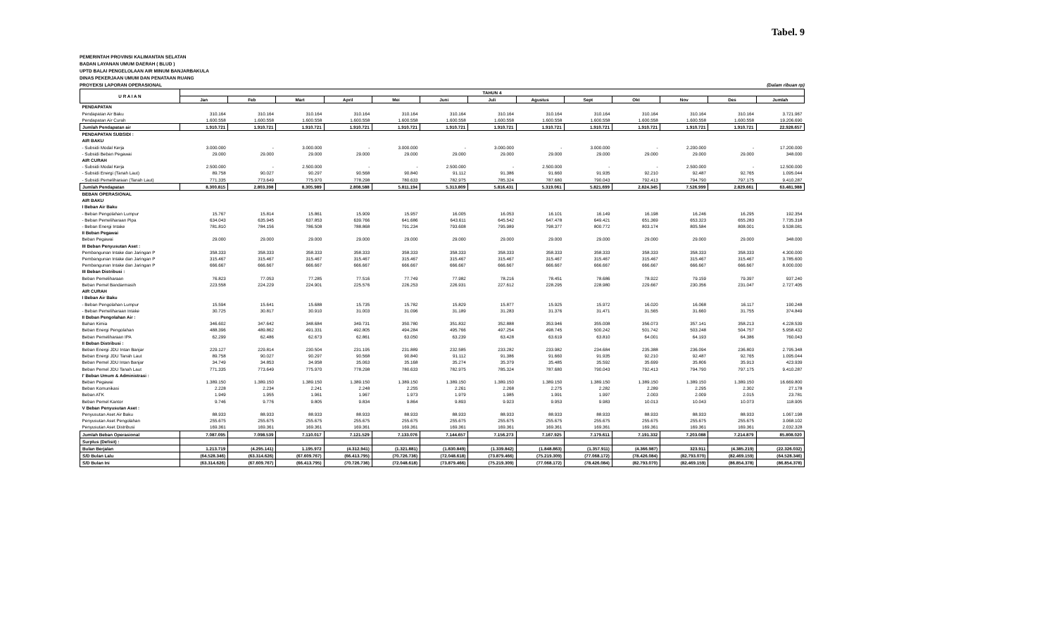Tabel. 9
PEMERINTAH PROVINSI KALIMANTAN SELATAN
BADAN LAYANAN UMUM DAERAH ( BLUD )
UPTD BALAI PENGELOLAAN AIR MINUM BANJARBAKULA
DINAS PEKERJAAN UMUM DAN PENATAAN RUANG
PROYEKSI LAPORAN OPERASIONAL (Dalam ribuan rp)
| U R A I A N | TAHUN 4 | | | | | | | | | | | | |
| --- | --- | --- | --- | --- | --- | --- | --- | --- | --- | --- | --- | --- | --- |
| | Jan | Feb | Mart | April | Mei | Juni | Juli | Agustus | Sept | Okt | Nov | Des | Jumlah |
| PENDAPATAN | | | | | | | | | | | | | |
| Pendapatan Air Baku | 310.164 | 310.164 | 310.164 | 310.164 | 310.164 | 310.164 | 310.164 | 310.164 | 310.164 | 310.164 | 310.164 | 310.164 | 3.721.967 |
| Pendapatan Air Curah | 1.600.558 | 1.600.558 | 1.600.558 | 1.600.558 | 1.600.558 | 1.600.558 | 1.600.558 | 1.600.558 | 1.600.558 | 1.600.558 | 1.600.558 | 1.600.558 | 19.206.690 |
| Jumlah Pendapatan air | 1.910.721 | 1.910.721 | 1.910.721 | 1.910.721 | 1.910.721 | 1.910.721 | 1.910.721 | 1.910.721 | 1.910.721 | 1.910.721 | 1.910.721 | 1.910.721 | 22.928.657 |
| PENDAPATAN SUBSIDI : | | | | | | | | | | | | | |
| AIR BAKU | | | | | | | | | | | | | |
| - Subsidi Modal Kerja | 3.000.000 | - | 3.000.000 | - | 3.000.000 | - | 3.000.000 | - | 3.000.000 | - | 2.200.000 | - | 17.200.000 |
| - Subsidi Beban Pegawai | 29.000 | 29.000 | 29.000 | 29.000 | 29.000 | 29.000 | 29.000 | 29.000 | 29.000 | 29.000 | 29.000 | 29.000 | 348.000 |
| AIR CURAH | | | | | | | | | | | | | |
| - Subsidi Modal Kerja | 2.500.000 | - | 2.500.000 | - | - | 2.500.000 | - | 2.500.000 | - | - | 2.500.000 | - | 12.500.000 |
| - Subsidi Energi (Tanah Laut) | 89.758 | 90.027 | 90.297 | 90.568 | 90.840 | 91.112 | 91.386 | 91.660 | 91.935 | 92.210 | 92.487 | 92.765 | 1.095.044 |
| - Subsidi Pemeliharaan (Tanah Laut) | 771.335 | 773.649 | 775.970 | 778.298 | 780.633 | 782.975 | 785.324 | 787.680 | 790.043 | 792.413 | 794.790 | 797.175 | 9.410.287 |
| Jumlah Pendapatan | 8.300.815 | 2.803.398 | 8.305.989 | 2.808.588 | 5.811.194 | 5.313.809 | 5.816.431 | 5.319.061 | 5.821.699 | 2.824.345 | 7.526.999 | 2.829.661 | 63.481.988 |
| BEBAN OPERASIONAL | | | | | | | | | | | | | |
| AIR BAKU | | | | | | | | | | | | | |
| I Beban Air Baku | | | | | | | | | | | | | |
| - Beban Pengolahan Lumpur | 15.767 | 15.814 | 15.861 | 15.909 | 15.957 | 16.005 | 16.053 | 16.101 | 16.149 | 16.198 | 16.246 | 16.295 | 192.354 |
| - Beban Pemeliharaan Pipa | 634.043 | 635.945 | 637.853 | 639.766 | 641.686 | 643.611 | 645.542 | 647.478 | 649.421 | 651.369 | 653.323 | 655.283 | 7.735.318 |
| - Beban Energi Intake | 781.810 | 784.156 | 786.508 | 788.868 | 791.234 | 793.608 | 795.989 | 798.377 | 800.772 | 803.174 | 805.584 | 808.001 | 9.538.081 |
| II Beban Pegawai | | | | | | | | | | | | | |
| Beban Pegawai | 29.000 | 29.000 | 29.000 | 29.000 | 29.000 | 29.000 | 29.000 | 29.000 | 29.000 | 29.000 | 29.000 | 29.000 | 348.000 |
| III Beban Penyusutan Aset : | | | | | | | | | | | | | |
| Pembangunan Intake dan Jaringan P | 358.333 | 358.333 | 358.333 | 358.333 | 358.333 | 358.333 | 358.333 | 358.333 | 358.333 | 358.333 | 358.333 | 358.333 | 4.300.000 |
| Pembangunan Intake dan Jaringan P | 315.467 | 315.467 | 315.467 | 315.467 | 315.467 | 315.467 | 315.467 | 315.467 | 315.467 | 315.467 | 315.467 | 315.467 | 3.785.600 |
| Pembangunan Intake dan Jaringan P | 666.667 | 666.667 | 666.667 | 666.667 | 666.667 | 666.667 | 666.667 | 666.667 | 666.667 | 666.667 | 666.667 | 666.667 | 8.000.000 |
| III Beban Distribusi : | | | | | | | | | | | | | |
| Beban Pemeliharaan | 76.823 | 77.053 | 77.285 | 77.516 | 77.749 | 77.982 | 78.216 | 78.451 | 78.686 | 78.922 | 79.159 | 79.397 | 937.240 |
| Beban Pemel Bandarmasih | 223.558 | 224.229 | 224.901 | 225.576 | 226.253 | 226.931 | 227.612 | 228.295 | 228.980 | 229.667 | 230.356 | 231.047 | 2.727.405 |
| AIR CURAH | | | | | | | | | | | | | |
| I Beban Air Baku | | | | | | | | | | | | | |
| - Beban Pengolahan Lumpur | 15.594 | 15.641 | 15.688 | 15.735 | 15.782 | 15.829 | 15.877 | 15.925 | 15.972 | 16.020 | 16.068 | 16.117 | 190.248 |
| - Beban Pemeliharaan Intake | 30.725 | 30.817 | 30.910 | 31.003 | 31.096 | 31.189 | 31.283 | 31.376 | 31.471 | 31.565 | 31.660 | 31.755 | 374.849 |
| II Beban Pengolahan Air : | | | | | | | | | | | | | |
| Bahan Kimia | 346.602 | 347.642 | 348.684 | 349.731 | 350.780 | 351.832 | 352.888 | 353.946 | 355.008 | 356.073 | 357.141 | 358.213 | 4.228.539 |
| Beban Energi Pengolahan | 488.396 | 489.862 | 491.331 | 492.805 | 494.284 | 495.766 | 497.254 | 498.745 | 500.242 | 501.742 | 503.248 | 504.757 | 5.958.432 |
| Beban Pemeliharaan IPA | 62.299 | 62.486 | 62.673 | 62.861 | 63.050 | 63.239 | 63.428 | 63.619 | 63.810 | 64.001 | 64.193 | 64.386 | 760.043 |
| II Beban Distribusi : | | | | | | | | | | | | | |
| Beban Energi JDU Intan Banjar | 229.127 | 229.814 | 230.504 | 231.195 | 231.889 | 232.585 | 233.282 | 233.982 | 234.684 | 235.388 | 236.094 | 236.803 | 2.795.348 |
| Beban Energi JDU Tanah Laut | 89.758 | 90.027 | 90.297 | 90.568 | 90.840 | 91.112 | 91.386 | 91.660 | 91.935 | 92.210 | 92.487 | 92.765 | 1.095.044 |
| Beban Pemel JDU Intan Banjar | 34.749 | 34.853 | 34.958 | 35.063 | 35.168 | 35.274 | 35.379 | 35.485 | 35.592 | 35.699 | 35.806 | 35.913 | 423.939 |
| Beban Pemel JDU Tanah Laut | 771.335 | 773.649 | 775.970 | 778.298 | 780.633 | 782.975 | 785.324 | 787.680 | 790.043 | 792.413 | 794.790 | 797.175 | 9.410.287 |
| I' Beban Umum & Administrasi : | | | | | | | | | | | | | |
| Beban Pegawai | 1.389.150 | 1.389.150 | 1.389.150 | 1.389.150 | 1.389.150 | 1.389.150 | 1.389.150 | 1.389.150 | 1.389.150 | 1.389.150 | 1.389.150 | 1.389.150 | 16.669.800 |
| Beban Komunikasi | 2.228 | 2.234 | 2.241 | 2.248 | 2.255 | 2.261 | 2.268 | 2.275 | 2.282 | 2.289 | 2.295 | 2.302 | 27.178 |
| Beban ATK | 1.949 | 1.955 | 1.961 | 1.967 | 1.973 | 1.979 | 1.985 | 1.991 | 1.997 | 2.003 | 2.009 | 2.015 | 23.781 |
| Beban Pemel Kantor | 9.746 | 9.776 | 9.805 | 9.834 | 9.864 | 9.893 | 9.923 | 9.953 | 9.983 | 10.013 | 10.043 | 10.073 | 118.905 |
| V Beban Penyusutan Aset : | | | | | | | | | | | | | |
| Penyusutan Aset Air Baku | 88.933 | 88.933 | 88.933 | 88.933 | 88.933 | 88.933 | 88.933 | 88.933 | 88.933 | 88.933 | 88.933 | 88.933 | 1.067.198 |
| Penyusutan Aset Pengolahan | 255.675 | 255.675 | 255.675 | 255.675 | 255.675 | 255.675 | 255.675 | 255.675 | 255.675 | 255.675 | 255.675 | 255.675 | 3.068.102 |
| Penyusutan Aset Distribusi | 169.361 | 169.361 | 169.361 | 169.361 | 169.361 | 169.361 | 169.361 | 169.361 | 169.361 | 169.361 | 169.361 | 169.361 | 2.032.328 |
| Jumlah Beban Operasional | 7.087.095 | 7.098.539 | 7.110.017 | 7.121.529 | 7.133.076 | 7.144.657 | 7.156.273 | 7.167.925 | 7.179.611 | 7.191.332 | 7.203.088 | 7.214.879 | 85.808.020 |
| Surplus (Defisit) : | | | | | | | | | | | | | |
| Bulan Berjalan | 1.213.719 | (4.295.141) | 1.195.972 | (4.312.941) | (1.321.881) | (1.830.849) | (1.339.842) | (1.848.863) | (1.357.911) | (4.366.987) | 323.911 | (4.385.219) | (22.326.032) |
| S/D Bulan Lalu | (64.528.346) | (63.314.626) | (67.609.767) | (66.413.795) | (70.726.736) | (72.048.618) | (73.879.466) | (75.219.309) | (77.068.172) | (78.426.084) | (82.793.070) | (82.469.159) | (64.528.346) |
| S/D Bulan Ini | (63.314.626) | (67.609.767) | (66.413.795) | (70.726.736) | (72.048.618) | (73.879.466) | (75.219.309) | (77.068.172) | (78.426.084) | (82.793.070) | (82.469.159) | (86.854.378) | (86.854.378) |